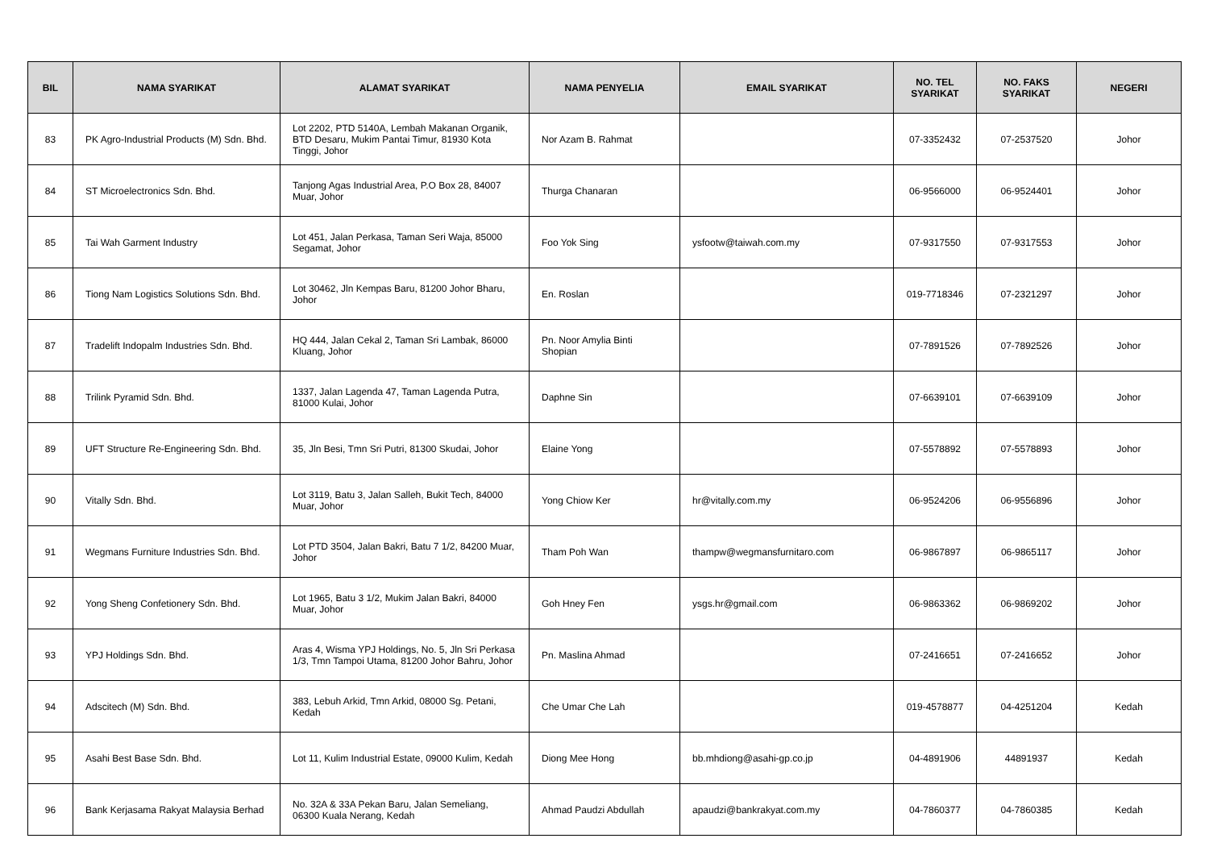| BIL | NAMA SYARIKAT | ALAMAT SYARIKAT | NAMA PENYELIA | EMAIL SYARIKAT | NO. TEL SYARIKAT | NO. FAKS SYARIKAT | NEGERI |
| --- | --- | --- | --- | --- | --- | --- | --- |
| 83 | PK Agro-Industrial Products (M) Sdn. Bhd. | Lot 2202, PTD 5140A, Lembah Makanan Organik, BTD Desaru, Mukim Pantai Timur, 81930 Kota Tinggi, Johor | Nor Azam B. Rahmat | | 07-3352432 | 07-2537520 | Johor |
| 84 | ST Microelectronics Sdn. Bhd. | Tanjong Agas Industrial Area, P.O Box 28, 84007 Muar, Johor | Thurga Chanaran | | 06-9566000 | 06-9524401 | Johor |
| 85 | Tai Wah Garment Industry | Lot 451, Jalan Perkasa, Taman Seri Waja, 85000 Segamat, Johor | Foo Yok Sing | ysfootw@taiwah.com.my | 07-9317550 | 07-9317553 | Johor |
| 86 | Tiong Nam Logistics Solutions Sdn. Bhd. | Lot 30462, Jln Kempas Baru, 81200 Johor Bharu, Johor | En. Roslan | | 019-7718346 | 07-2321297 | Johor |
| 87 | Tradelift Indopalm Industries Sdn. Bhd. | HQ 444, Jalan Cekal 2, Taman Sri Lambak, 86000 Kluang, Johor | Pn. Noor Amylia Binti Shopian | | 07-7891526 | 07-7892526 | Johor |
| 88 | Trilink Pyramid Sdn. Bhd. | 1337, Jalan Lagenda 47, Taman Lagenda Putra, 81000 Kulai, Johor | Daphne Sin | | 07-6639101 | 07-6639109 | Johor |
| 89 | UFT Structure Re-Engineering Sdn. Bhd. | 35, Jln Besi, Tmn Sri Putri, 81300 Skudai, Johor | Elaine Yong | | 07-5578892 | 07-5578893 | Johor |
| 90 | Vitally Sdn. Bhd. | Lot 3119, Batu 3, Jalan Salleh, Bukit Tech, 84000 Muar, Johor | Yong Chiow Ker | hr@vitally.com.my | 06-9524206 | 06-9556896 | Johor |
| 91 | Wegmans Furniture Industries Sdn. Bhd. | Lot PTD 3504, Jalan Bakri, Batu 7 1/2, 84200 Muar, Johor | Tham Poh Wan | thampw@wegmansfurnitaro.com | 06-9867897 | 06-9865117 | Johor |
| 92 | Yong Sheng Confetionery Sdn. Bhd. | Lot 1965, Batu 3 1/2, Mukim Jalan Bakri, 84000 Muar, Johor | Goh Hney Fen | ysgs.hr@gmail.com | 06-9863362 | 06-9869202 | Johor |
| 93 | YPJ Holdings Sdn. Bhd. | Aras 4, Wisma YPJ Holdings, No. 5, Jln Sri Perkasa 1/3, Tmn Tampoi Utama, 81200 Johor Bahru, Johor | Pn. Maslina Ahmad | | 07-2416651 | 07-2416652 | Johor |
| 94 | Adscitech (M) Sdn. Bhd. | 383, Lebuh Arkid, Tmn Arkid, 08000 Sg. Petani, Kedah | Che Umar Che Lah | | 019-4578877 | 04-4251204 | Kedah |
| 95 | Asahi Best Base Sdn. Bhd. | Lot 11, Kulim Industrial Estate, 09000 Kulim, Kedah | Diong Mee Hong | bb.mhdiong@asahi-gp.co.jp | 04-4891906 | 44891937 | Kedah |
| 96 | Bank Kerjasama Rakyat Malaysia Berhad | No. 32A & 33A Pekan Baru, Jalan Semeliang, 06300 Kuala Nerang, Kedah | Ahmad Paudzi Abdullah | apaudzi@bankrakyat.com.my | 04-7860377 | 04-7860385 | Kedah |